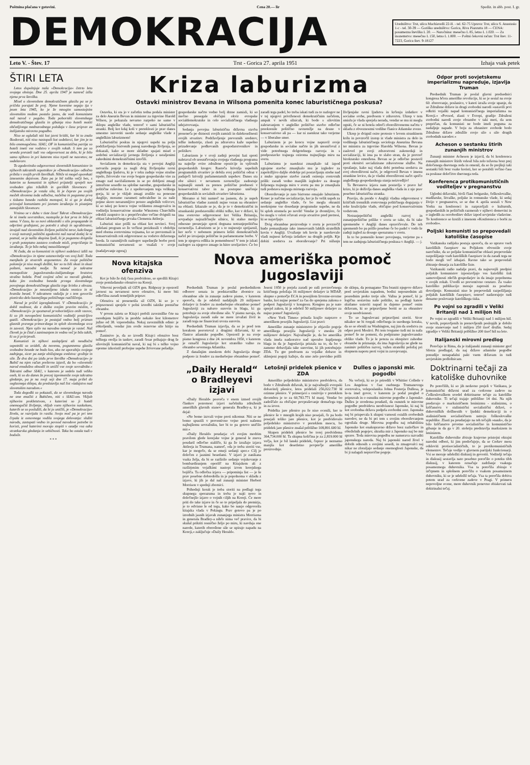Poštnina plačana v gotovini. Cena 20.— lir Spediz. in abb. post. I. gr.
DEMOKRACIJA
Uredništvo: Trst, ulica Machiavelli 22-II. - tel. 62-75 Uprava: Trst, ulica S. Anastasio 1-c - tel. 30-39 — Goriško uredništvo: Gorica, Riva Piazzutta 18 — CENA: posamezna številka L 20. — Naročnina: mesečno L 85, letno L 1.020. — Za inozemstvo: mesečno L 150, letno L 1.800. — Poštni čekovni račun: Trst štev. 11-7223, Gorica štev. 9-18127
Leto V. - Štev. 17 Trst - Gorica 27. aprila 1951 Izhaja vsak petek
ŠTIRI LETA
Letos dopolnjuje naša »Demokracija« četrto leto svojega obstoja. Dne 25. aprila 1947 je namreč izšla njena prva številka.
Misel o slovenskem demokratičnem glasilu pa se je pričela porajati že prej. Njene korenine segajo tja v jesen leta 1945, ko je že mnogim samostojnim slovenskim možem postalo jasno, da vodi komunizem naš narod v pogubo. Toda poborniki slovenskega demokratičnega glasila in gibanja niso hoteli motiti občutljivega mednarodnega položaja v času priprav za italijansko mirovno pogodbo.
Niso se oglašali niti kot javni kritiki, ker bi to znalo škodovati, niti niso nastopali kot sodelavci, ker jim je to bilo onemogočeno. SIAU, OF in komunistična partija so hoteli imeti vse vodstvo v svojih rokah. S tem pa so seveda prevzeli tudi vso odgovornost za delo, ki je bilo samo njihovo in pri katerem niso trpeli ne nasvetov, ne sodelavcev.
To zgodovinsko odgovornost slovenskih komunistov in njihovih takratnih sopotnikov je »Demokracija« odločno pribila v svojih prvih številkah. Nihče ni mogel oporekati iznesenim dejstvom. Zato pa je bil toliko večji bes, s katerim so komunisti in njihovi prijatelji sprejeli nov svoboden glas tržaških in goriških Slovencev. Z »Demokracijo« je vstala sila, ki je čeprav po svojih močeh skromna toda odločna, načelna in pogumna prva s tiskano besedo razbila monopol, ki si ga je dotlej prisvajal komunizem pri javnem izražanju in pisanjem zamejskih Slovencev.
Vrnimo se v duhu v tiste čase! Takrat »Demokracija« še ni imela sovrstnikov, nastopila je kot prva in bila je sama. V času, ko so novi oblastniki s silo propagande in odprtimi grožnjami, po potrebi z uboji in ugrabitvami, izvajali nad slovenskim življem politični teror, kakršnega v svoji notranji politični zgodovini naš narod dotlej še ni poznal, se je našla skupina ljudi, ki je pogumno dvignila v prah poteptano zastavo svobode misli, prepričanja in izražanja. To je bilo nekaj nezaslišanega!
Ni čuda, da so komunisti in njihovi sodelavci izlili na »Demokracijo« in njene ustanovitelje ves svoj žolč. Toda manjkalo je stvarnih argumentov. Za svoje politične polomije je niso mogli dolžiti, ker so to bili skozi in skozi pošteni, narodni možje. Ta nemoč je takratne monopoliste jugoslovansko-italijanskega bratstva strašno bolela. Pred svojimi očmi so morali gledati, kako jim svobodna beseda prvega slovenskega povojnega demokratičnega glasila trga krinko z obraza. »Demokracija« je neusmiljeno iskala resnico in ni hranila besed. V takratnem vzdušju je s tem govorilo pionirsko delo kasnejšega političnega razčiščenja.
Narod je pričel izpregledovati. V »Demokraciji« je dobil možnost, da z duška svojim pravim mislim, v »Demokraciji« je spoznaval prvoboriteljico onih vzorov, ki so jih novopečeni komunistični voditelji prezirljivo gazili. »Demokracija« je postajal vedno bolj priznan glasnik pravega primorskega in sploh slovenskega srca in zavesti. Njen vpliv na narodno mnenje je rastel. Naš človek jo je čital z zanimanjem in vedno več je bilo takih, ki so ji pritrjevali.
Komunisti in njihovi zaslepljeni ali neodločni sopotniki so uvideli, da novemu, pogumnemu glasilu svobodne besede ne bodo kos, ako ne uporabijo svojega zadnjega, sicer pa zanje običajnega sredstva: grožnje in sile. Že dva dni po izidu prve številke »Demokracije« je Babič na njen račun prešerno izjavil, da bo »slovenski narod enodušno obsodil in uničil vse svoje sovražnike.« Takratni odbor SIAU, v katerem je sedelo tudi veliko oseb, ki so do danes že precej izpremenile svoje takratno gledanje, pa je na svoji seji dne 17. maja prišel do soglasnega sklepa, da predstavlja naš list »izdajstvo nad slovenskim narodom.«
Toda dogodki so pokazali, da se slovenskega naroda ne sme enačiti z Babičem, niti s SIAU-om. Vkljub njihovim prokletstvom, s katerimi so ji hoteli onemogočiti življenje, vkljub vsem njihovim naskokom, katerih se so poslužili, da bi jo uničili, je »Demokracija« živela, se razvijala in rastla. Svojo moč pa je pri tem črpala iz osnovnega vodila svojega delovanja: služiti narodu, zastopati vedno in povsod narodove potrebe in koristi, pred katerimi morajo stopiti v ozadje vsa ozka strankarska gledanja in sebičnosti. Taka bo ostala tudi v bodoče.
* * *
Kriza laburizma
Ostavki ministrov Bevana in Wilsona pomenita konec laburističnega poskusa?
Ostavka, ki sta jo v začetku tedna podala minister za delo Aneurin Bevan in minister za trgovino Harold Wilson, je pokazala nevarno razpoko ne samo v sklopu angleške vlade, temveč v sami laburistični stranki. Bolj kot kdaj koli v preteklosti je prav danes umestno istovetiti usodo sedanje angleške vlade z angleškim laburizmom!
Laburistični poskus in njegovi uspehi na polju podržavljenja bistvenih panog narodnega življenja, so dokazali, kako se more skladno spajati misel o sodobni socializaciji javnega življenja z ustaljenimi zahodnimi demokratičnimi izročili.
Socializem in demokracija sta v povojni Angliji ustvarila pogoje za nagli dvig življenjske ravni angleškega ljudstva, ki je v teku zadnje vojne strašno trpelo, žrtvovalo vse svoje bogate gospodarske vire za zmago nad nacifašizmom in se po dobljeni zmagi izmučeno sesedlo na splošne narodne, gospodarske in politične ruševine. Le z upoštevanjem tega velikega gorja, ki se je vkljub zmagi zrušilo na ponosno Anglijo, moramo razumeti nehvaležno in za naše pojme skoro nerazumljivo potezo angleških volivcev, ki so takoj po koncu vojne velikemu zmagovalcu in voditelju konservativne stranke Winstonu Churchillu odrekli zaupnico in s prepričevalno večino dvignili na oblast laburističnega prvaka Clementa Attleeja.
Laburisti niso prišli na oblast kot novinci. Svoj izdelani program so že večkrat preizkusili v obdobju med obema svetovnima vojnama, ko so prevzemali iz konservativnih rok odgovornost za vodstvo državnega broda. Iz razumljivih razlogov uspešnejše borbe proti komunistični nevarnosti so vnašali v svoje gospodarske načrte vedno bolj drzne zamisli, ki so močno presegale običajni okvir evropske socialdemokratske in celo socialističnega vladnega udejstvovanja.
Sedanja povojna laburistična državna stavba preseneča po drznosti svojih zamisli in dalekosežnosti svojih stvaritev. Podržavljenje prevoznih sredstev, težke industrije, zlasti pa zdravstva kaže uspešno prizadevanje podkovanih gospodarstvenikov in politikov.
Laburizem je v svoji zadnji povojni fazi sproti naletaval ob uresničevanju svojega vladnega programa na najtežje ovire združene opozicije in vplivnih gospodarskih krogov. Rastoča krivulja uspešnih programskih stvaritev je dobila svoj politični odraz v padajoči krivulji parlamentarnih uspehov. Danes sta obe silnici v nevarnem ravnotežju: zadostuje najmanjši sunek za prenos politične prednosti v konservativni tabor in za postopno uničenje gospodarskih in socialnih stvaritev laburizma.
Moramo si biti namreč na jasnem, da je uspeh laburistične vladne zamisli nujno vezan na ohranitev na oblasti. Izkazalo se je, da je to v demokratični in strankarski predstavniški obliki težko, ker v državi, ki ima svetovno odgovornost kot Velika Britanija, sovpadajo najrazličnejše silnice, ki stalno motijo odnosno preurejajo sproti dognana notranjepolitična ravnotežja. Laburizem se je s to nujnostjo sprijaznil, ker noče v nobenem primeru kršiti demokratičnih načel po izvajanju politične in parlamentarne borbe. V tem je njegova odlika in pomembnost! V tem je iskati razlogov za njegovo zmago in hitro uveljavitev. Če bo zaradi tega padel, bo treba iskati tudi za to razlogov ne v tej njegovi privrženosti demokratičnim načelom, ampak v novih silnicah, ki bodo s silovitim zaletavanjem v angleško politično stavbo odločno preokrenile politično ravnotežje na desno v konservativno ali pa — kar ni zaenkrat tako verjetno — v liberalno smer.
Laburizem je po koncu vojne napravil svoje gospodarske in socialne načrte in jih uresničeval z vido potrebnega dolgotelnega razvoja in s predpostavko trajnega oziroma trajnejšega miru na svetu.
Laburizmu je naenkrat zmanjkalo tal izpod zgrajene stavbe: zmanjkalo mu je izgledov za zapoložljivo daljše obdobje pri postavljanju strehe nad z muko zgrajeno stavbo zaradi ostrenja svetovnih prilik: zaradi vedno manjših izgledov za dosego željenega trajnega miru v svetu pa mu je zmanjkala tudi podstava nujnega mirnega razvoja.
Oboroževanje je zato bistveno omajalo laburizem. Konec je načrtne socializacije, ker je že velik uspeh za sedanjo angleško vlado, če bo mogla ohraniti neokrnjene vse dosedanje programske uspehe, ne da bi sploh stremela po novih! Vendar je dvomljivo, če bo mogla v celoti očuvati svoje stvaritve pred pretresi, ki se najavljajo.
Dvig obrambne proizvodnje v svetu je povzročil hudo pomanjkanje tako imenovanih lahkih strateških kovin v Angliji. Uvažanje teh kovin je narekovalo vladi nujnost krčenja izdatkov na drugih poljih. Kje dobiti sredstva za oboroževanje? Pri nižanju življenjske ravni ljudstva in krčenju izdatkov v socialne svrhe, predvsem v zdravstvu. Ukrep v tem smislu je vlada sprejela nerada, vendar se mu ni mogla ogniti, če se ni hotela odreči oborožitvenemu načrtu v skladu z obveznostmi vodilne članice Atlantske zveze.
Ukrep je dvignil ostre proteste v levem strankinem krilu in povzročil izstop iz vlade ministra za delo in vodilnega laburističnega sociologa Aneurina Bevana ter ministra za trgovino Harolda Wilsona. Bevan je zaslovel po svoji zdravstveni zakonodaji in socializaciji, ki ima pa to slabo stran, da je prevreč birokratsko omrežena. Bevan se je odločno postavil proti okrnitvi socializirane zdravstvene službe. Na vprašanje, kako naj vlada dobi potrebna sredstva za svoj oborožitveni načrt, je odgovoril Bevan v imenu strankine levice, da je vladni oborožitveni načrt spričo angleškega gospodarskega stanja neizvedljiv!
Ta Bevanova izjava nam postavlja v pravo luč krizo, ki jo doživlja danes angleška vlada in z njo prav posebno laburistična stranka.
Pravijo, da preide v Angliji vladna odgovornost v kritičnih trenutkih svetovnega političnega dogajanja v roke koalicijske vlade, običajno pod konservativnim vodstvom.
Notranjepolitični angleški razvoj in zunanjepolitične prilike v svetu so take, da bi take spremembe v Angliji danes opravičevale. Do teh sprememb bo pa prišlo posebno če bo padel v vodo še zadnji izgled za dosego sporazuma v svetu.
In to bo pomenilo konec povojnega, verjetno pa s tem ne zadnjega laburističnega poskusa v Angliji. — j.
(nadaljevanje zgoraj)
Nova kitajska ofenziva
Kot je bilo že dalj časa predvideno, so sprožili Kitajci svoje pomladansko ofenzivo na Koreji.
Vrhovni poveljnik sil OZN gen. Ridgway je opozoril javnost na nevarnost nove ofenzive, ki more biti odločilna zaradi temeljitih priprav.
Ofenziva ni presenetila sil OZN, ki so jo v pripravnosti sprejele v polni izvedbi taktike premične obrambe.
V prvem zaletu so Kitajci prebili zavezniške črte na osrednjem bojišču in prodrle nekako šest kilometrov južno od 38. vzporednika. Nekaj zavezniških edinic je obkoljenih, vendar jim sveže rezervne sile hitijo na pomoč.
Zanimivo je, da so izvedli Kitajci ofenzivo brez težkega orožja in tankov, zaradi česar prihajajo drug še silovitejši komunistični naval, ki naj bi s težko vojno opremo izkoristil probojne uspehe žrtvovane pešadije.
Nova ameriška pomoč
Jugoslaviji
Predsednik Truman je poslal predsednikom odborov senata in predstavniške zbornice za obrambne sile in zunanje zadeve pismo, v katerem sporoča, da je odobril nadaljnjih 29 milijonov dolarjev iz fondov za medsebojno obrambno pomoč Jugoslaviji za nabavo surovin in blaga, ki ga potrebuje za svoje obrožene sile. V pismu navaja, da Jugoslavija zaradi suše ne more izvažati živil in zaradi tega ne financirati uvoza surovin.
Predsednik Truman izjavlja, da se je pred tem korakom posvetoval z drugimi državami, ki so članice atlantske pogodbe. Opozoril je na svoje pismo kongresu z dne 24. novembra 1950, v katerem je označil Jugoslavijo kot strateško važno za obrambo severnega Atlantika.
Z današnjim zneskom dobi Jugoslavija drugo podporo iz fondov za medsebojno obrambno pomoč. Jeseni 1950 je prejela zaradi po suši povzročenega kritičnega položaja 16 milijonov dolarjev iz MDAP, skupno s pomočjo ECA in posojilom Izvozne-uvozne banke, kot nujno pomoč za čas do sprejema zakona o podpori Jugoslaviji v kongresu. Kongres pa je nato sprejel zakon, ki je odobril 50 milijonov dolarjev za nujno pomoč Jugoslaviji.
»New York Times« prinaša krajšo razpravo o ameriškem posojilu Jugoslaviji. List pravi:
Ameriško zunanje ministrstvo je objavilo pogoje ameriškega posojila Jugoslaviji v znesku 29 milijonov dolarjev. Najvažnejše je, da bo ameriška vlada imela nadzorstvo nad uporabo kupljenega blaga in da je Jugoslavija pristala na to, da bo v zameno dobavljala take surovine, ki jih potrebujejo ZDA. Tu gre predvsem za vojaške dobave in sklenjeni pogoji kažejo, da smo zelo previdno prišli do sklepa, da pomagamo Titu braniti njegovo državo pred sovjetskim napadom, bodisi neposrednim ali posrednim preko tretje sile. Važna je pomoč, ki je logična sestavina naše politike, na podlagi katere skušamo ustaviti napad in dajemo pomoč onim državam, ki so pripravljene boriti se za ohranitev svoje neodvisnosti.
To so Jugoslovani pripravljeni storiti. Sicer nikakor ne bi tvegali odločnega in usodnega koraka, da so se obrnili na Washington, naj jim da sredstva za odpor proti Moskvi. Pri tem tvegamo tudi mi in naša pomoč še ne pomeni, da podpiramo jugoslovansko obliko vlade. To je le poteza za okrepitev zahodne obrambe in priznanje, da ima Jugoslavija ne glede na zanimiv političen razvoj, važen strateški položaj pri skupnem naporu proti vojni in zavojevanju.
„Daily Herald“
o Bradleyevi izjavi
»Daily Herald« posveča v enem izmed svojih člankov pozornost izjavi načelnika združenih ameriških glavnih stanov generala Bradley-a, ki je dejal:
»Ne bomo izzvali vojne proti nikomur. Niti se ne bomo spustili v preventivno vojno proti našemu najhujšemu sovražniku, ker bi to pa gotovo uničilo mir.«
»Daily Herald« poudarja: »S svojim modrim pravilom glede korejske vojne je general le znova poudaril odločno stališče, ki ga že izražajo izjava Attleeja in Trumana, namreč, »da je treba storiti vse, kar je mogoče, da se omeji sedanji spor.« Cilj je določen z jasnimi besedami. V izjavi je zanikana vsaka želja, da bi se razširilo sedanje vojskovanje z bombardiranjem oporišč na Kitajskem ali z razširjenim vojaškimi nastopi izven korejskega bojišča. Ta odločna izjava — pripominja list — je še prav posebno dobrodošla in je popolnoma v skladu z izjavo, ki jih je dal naš zunanji minister Herbert Morrison v spodnji zbornici.
Prihodnji korak je treba storiti na podlagi tega skupnega sporazuma in treba je najti novo in določnejšo izjavo o vojnih ciljih na Koreji. Če more priti do take izjave in če so to pripeljala do premirja, je to odvisno le od tega, kako bo nanjo odgovorila kitajska vlada v Pekingu. Prav gotovo pa je po izrednih jasnih izjavah zunanjega ministra Morrisona in generala Bradley-a nihče nima več pravice, da bi skušal prikriti resnično željo po miru, ki navdaja one narode, katerih oborožene sile se upirajo napadu na Koreji,« zaključuje »Daily Herald«.
Letošnji pridelek pšenice v ZDA
Ameriško poljedelsko ministrstvo predvideva, da bodo v Združenih državah, ki je najvažnejši evropski dobavitelj pšenice, letos pridelali 256,022.730 hl ozimne pšenice. V primerjavi s cenitvijo v preteklem decembru je to za 60,783.771 hl manj. Vendar bo zadoščalo za običajno povpraševanje domačega trga in za izvoz.
Pridelka jare pšenice pa še niso ocenili, ker te pšenice še v mnogih krajih niso posejali, če pa bodo posejali toliko jare pšenice, kot je predvidevalo poljedelsko ministrstvo v preteklem mescu, bo pridelek jare pšenice znašal približno 108,891.600 hl.
Skupen pridelek pšenice bo torej predvidoma 364,734.000 hl. Ta skupna količina je za 2,819.000 hl večja, kot je bil lanski pridelek, čeprav je neznatno manjša kot desetletno povprečje ameriške proizvodnje.
Dulles o japonski mir. pogodbi
Na večerji, ki so jo priredili v Whittier Collede v Los Angelesu v čast osebnega Trumanovega svetovalca, veleposlanika Johna Fosterja Dullesa, je le-ta imel govor, v katerem je podal pregled o pripravah in o osnutku mirovne pogodbe z Japonsko. Dulles je uvodoma poudaril, da osnutek te mirovne pogodbe predvideva neodvisnost Japonske, ki naj bi kot svobodna država podprla svobodni svet. Japonska naj bi prispevala k skupni varnosti ostalih svobodnih narodov, ne da bi pri tem s svojim oboroževanjem ogrožala druge. Mirovna pogodba naj rehabilitira Japonsko kot enakopravno državo brez razločkov in obteželnih pogojev, skratka mir z Japonsko naj bo mir sprave. Toda mirovna pogodba ne namerava razvaditi japonskega naroda. Naj bi japonski narod živel v dobrih odnosih s svojimi sosedi, in zmagovalci naj nikar ne zloraljajo sedanje onemoglosti Japonske, da bi ji nalagali nepravične pogoje.
Odpor proti sovjetskemu imperializmu napreduje, izjavlja Truman
Predsednik Truman je poslal glavni predsednici kongresa hčera ameriške revolucije, ki se je sestal na svoje 60. zborovanje, poslanico, v kateri izraža svoje upanje, da so Združene države in drugi svobodni narodi »ustavili prvi odkriti vojaški napad komunističnega imperializma na Koreji.« »Povsod, zlasti v Evropi, gradijo Združeni svobodni narodi svojo obrambo v taki meri, da sem prepričan, da komunisti ne bodo imeli poguma za nadaljnje napade. V boju za ohranitev svobode bodo Združene države združile svojo silo s silo drugih svobodnih narodov.«
Acheson o sestanku štirih zunanjih ministrov
Zunanji minister Acheson je izjavil, da bi konferenca zunanjih ministrov štirih velesil bila zelo težavna brez prej določenega dnevnega reda in omenil, da so že prejšnji taki sestanki bili brez vsake koristi, ker so porabili večino časa za poskuse določitve dnevnega reda.
Konferenca protikomunističnih voditeljev v pregnanstvu
Ugledni državniki, bivši člani bolgarske, češkoslovaške, madžarske, litvaške, poljske in romunske vlade, ki sedaj živijo v pregnanstvu, so se dne 4. aprila sestali v New Yorku na konferenci in razpravljali o kulturnih, gospodarskih in političnih razmerah v njihovi domovini in o izgledih za osvoboditev držav izpod sovjetske vladavine. To konferenco so krstili z imenom »Konferenca o borbi za svobodo«.
Poljski komunisti so prepovedali katoliške časopise
Vatikanska radijska postaja sporoča, da so uprave vseh katoliških časopisov na Poljskem obvestile svoje naročnike, da so poljske komunistične oblasti prepovedale razpošiljanje vseh katoliških časopisov in da zaradi tega ne bodo mogli več izhajati. Ravno tako so prepovedali zbiranje denarja za katoliške liste.
Vatikanski radio nadalje pravi, da najnovejši predpisi poljskih komunistov izpostavljajo ves katoliški tisk samovoljnosti rdečih gospodarjev in da imajo popolnoma v svojih rokah. Uvedli so preventivno cenzuro. Za vsako katoliško publikacijo morajo zaprositi za posebno dovoljenje. Komunisti niso le prepovedali razpošiljanja poljskih katoliških časopisov, temveč nadzorujejo tudi denarno poslovanje katoliškega tiska.
Po vojni so zgradili v Veliki Britaniji nad 1 milijon hiš
Po vojni so zgradili v Veliki Britaniji nad 1 milijon hiš. V novih, popravljenih in prenovljenih poslopjih je dobilo svoje stanovanje nad 1 milijon 250 tisoč družin. Sedaj zgradijo v Veliki Britaniji približno 200 tisoč hiš na leto.
Italijanski mirovni predlog
Poročajo iz Rima, da je italijanski zunanji minister grof Sforza predlagal, da naj države atlantske pogodbe ponudijo nenapadalni pakt vsem državam in tudi sovjetskim podložnicam.
Doktrinarni tečaji za katoliške duhovnike
Po poročilih, ki so jih nedavno prejeli v Vatikanu, je komunistični državni urad za cerkvene zadeve na Češkoslovaškem uvedel doktrinarne tečaje za katoliške duhovnike. Ti tečaji trajajo približno 14 dni. Na njih predavajo o marksističnem leninizmu - stalinizmu, o krščanstvu v stalinistični socialistični državi, o duhovniških dolžnostih v ljudski demokraciji in o stalinističnem socialističnem ustroju češkoslovaške republike. Zlasti pa poudarjajo na teh tečajih »nauk«, da je bilo krščanstvo prvotno socialistično in komunistično gibanje in da ga v 20. stoletju predstavlja marksizem in leninizem.
Katoliške duhovnike zbirajo krajevno pristojni okrajni narodni odbori, ki jim predočujejo, da se Cerkev mora odsloviti protisocialističnih, to je protikomunističnih elementov. Tečaje vodijo v glavnem partijski funkcionarji. Vsi se morajo udeležiti diskusij in govoriti. Voditelji tečaja in diskusij sestavlja nato posebno poročilo o poteku tibh diskusij, v katerem označuje zadržanje vsakega posameznega duhovnika. Vsa ta poročila zbirajo v izčrpnem in splošnem poročilu o vsakem posameznem duhovniku, ki se je udeležil tečaja. Vsa ta poročila dobiva potem urad za cerkvene zadeve v Pragi. V primeru nepovoljne ocene, more duhovnik ponovno obiskovati tak doktrinalni tečaj.